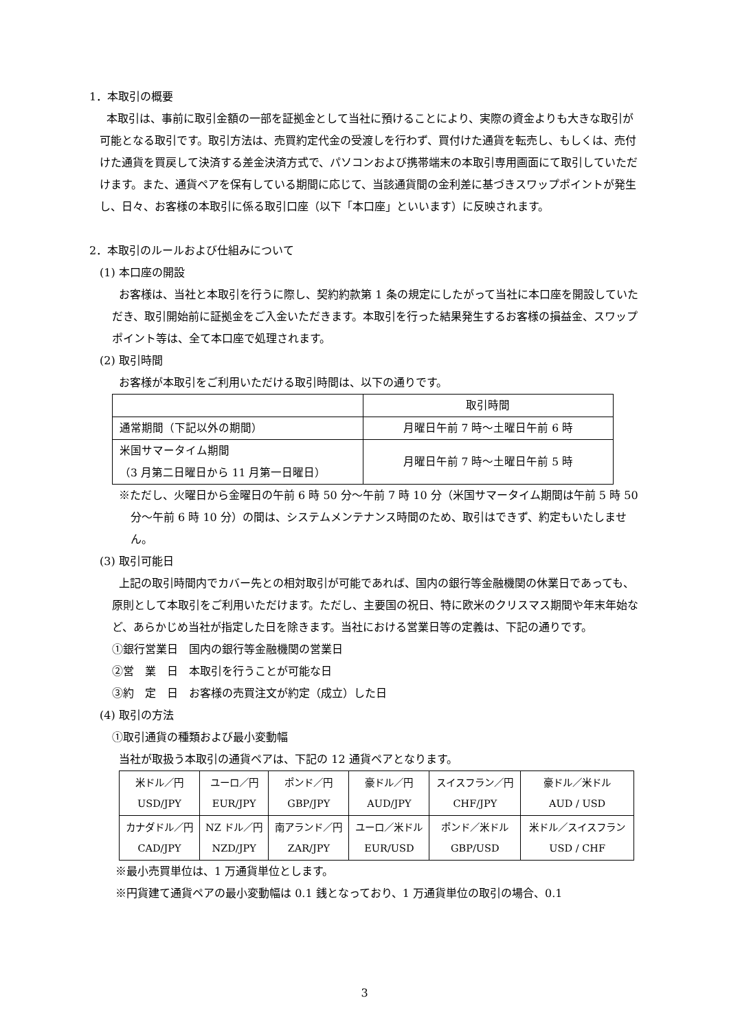1．本取引の概要
本取引は、事前に取引金額の一部を証拠金として当社に預けることにより、実際の資金よりも大きな取引が可能となる取引です。取引方法は、売買約定代金の受渡しを行わず、買付けた通貨を転売し、もしくは、売付けた通貨を買戻して決済する差金決済方式で、パソコンおよび携帯端末の本取引専用画面にて取引していただけます。また、通貨ペアを保有している期間に応じて、当該通貨間の金利差に基づきスワップポイントが発生し、日々、お客様の本取引に係る取引口座（以下「本口座」といいます）に反映されます。
2．本取引のルールおよび仕組みについて
(1) 本口座の開設
お客様は、当社と本取引を行うに際し、契約約款第 1 条の規定にしたがって当社に本口座を開設していただき、取引開始前に証拠金をご入金いただきます。本取引を行った結果発生するお客様の損益金、スワップポイント等は、全て本口座で処理されます。
(2) 取引時間
お客様が本取引をご利用いただける取引時間は、以下の通りです。
| | 取引時間 |
| 通常期間（下記以外の期間） | 月曜日午前 7 時～土曜日午前 6 時 |
| 米国サマータイム期間 （3 月第二日曜日から 11 月第一日曜日） | 月曜日午前 7 時～土曜日午前 5 時 |
※ただし、火曜日から金曜日の午前 6 時 50 分～午前 7 時 10 分（米国サマータイム期間は午前 5 時 50 分～午前 6 時 10 分）の間は、システムメンテナンス時間のため、取引はできず、約定もいたしません。
(3) 取引可能日
上記の取引時間内でカバー先との相対取引が可能であれば、国内の銀行等金融機関の休業日であっても、原則として本取引をご利用いただけます。ただし、主要国の祝日、特に欧米のクリスマス期間や年末年始など、あらかじめ当社が指定した日を除きます。当社における営業日等の定義は、下記の通りです。
①銀行営業日　国内の銀行等金融機関の営業日
②営　業　日　本取引を行うことが可能な日
③約　定　日　お客様の売買注文が約定（成立）した日
(4) 取引の方法
①取引通貨の種類および最小変動幅
当社が取扱う本取引の通貨ペアは、下記の 12 通貨ペアとなります。
| 米ドル／円 USD/JPY | ユーロ／円 EUR/JPY | ポンド／円 GBP/JPY | 豪ドル／円 AUD/JPY | スイスフラン／円 CHF/JPY | 豪ドル／米ドル AUD / USD |
| カナダドル／円 CAD/JPY | NZ ドル／円 NZD/JPY | 南アランド／円 ZAR/JPY | ユーロ／米ドル EUR/USD | ポンド／米ドル GBP/USD | 米ドル／スイスフラン USD / CHF |
※最小売買単位は、1 万通貨単位とします。
※円貨建て通貨ペアの最小変動幅は 0.1 銭となっており、1 万通貨単位の取引の場合、0.1
3